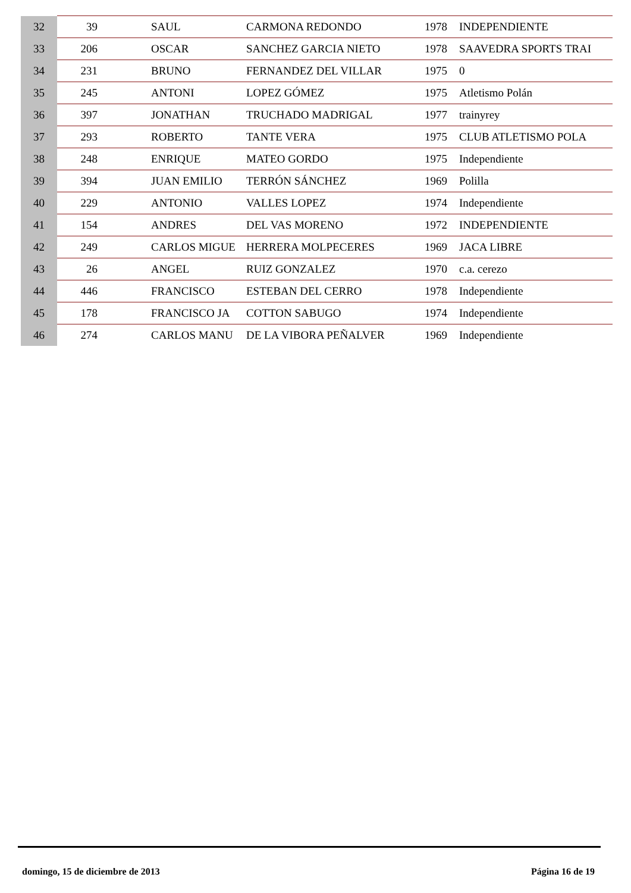| 32 | 39 | | SAUL | CARMONA REDONDO | 1978 | INDEPENDIENTE |
| 33 | 206 | | OSCAR | SANCHEZ GARCIA NIETO | 1978 | SAAVEDRA SPORTS TRAI |
| 34 | 231 | | BRUNO | FERNANDEZ DEL VILLAR | 1975 | 0 |
| 35 | 245 | | ANTONI | LOPEZ GÓMEZ | 1975 | Atletismo Polán |
| 36 | 397 | | JONATHAN | TRUCHADO MADRIGAL | 1977 | trainyrey |
| 37 | 293 | | ROBERTO | TANTE VERA | 1975 | CLUB ATLETISMO POLA |
| 38 | 248 | | ENRIQUE | MATEO GORDO | 1975 | Independiente |
| 39 | 394 | | JUAN EMILIO | TERRÓN SÁNCHEZ | 1969 | Polilla |
| 40 | 229 | | ANTONIO | VALLES LOPEZ | 1974 | Independiente |
| 41 | 154 | | ANDRES | DEL VAS MORENO | 1972 | INDEPENDIENTE |
| 42 | 249 | | CARLOS MIGUE | HERRERA MOLPECERES | 1969 | JACA LIBRE |
| 43 | 26 | | ANGEL | RUIZ GONZALEZ | 1970 | c.a. cerezo |
| 44 | 446 | | FRANCISCO | ESTEBAN DEL CERRO | 1978 | Independiente |
| 45 | 178 | | FRANCISCO JA | COTTON SABUGO | 1974 | Independiente |
| 46 | 274 | | CARLOS MANU | DE LA VIBORA PEÑALVER | 1969 | Independiente |
domingo, 15 de diciembre de 2013 Página 16 de 19